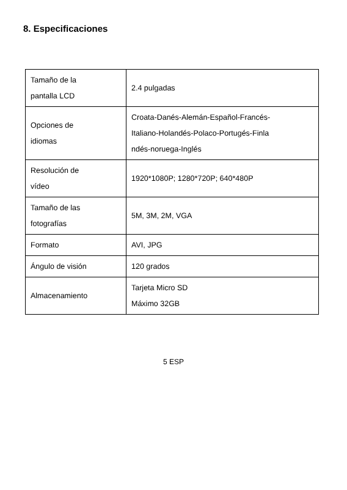8. Especificaciones
| Tamaño de la pantalla LCD | 2.4 pulgadas |
| Opciones de idiomas | Croata-Danés-Alemán-Español-Francés- Italiano-Holandés-Polaco-Portugés-Finla ndés-noruega-Inglés |
| Resolución de vídeo | 1920*1080P; 1280*720P; 640*480P |
| Tamaño de las fotografías | 5M, 3M, 2M, VGA |
| Formato | AVI, JPG |
| Ángulo de visión | 120 grados |
| Almacenamiento | Tarjeta Micro SD Máximo 32GB |
5 ESP